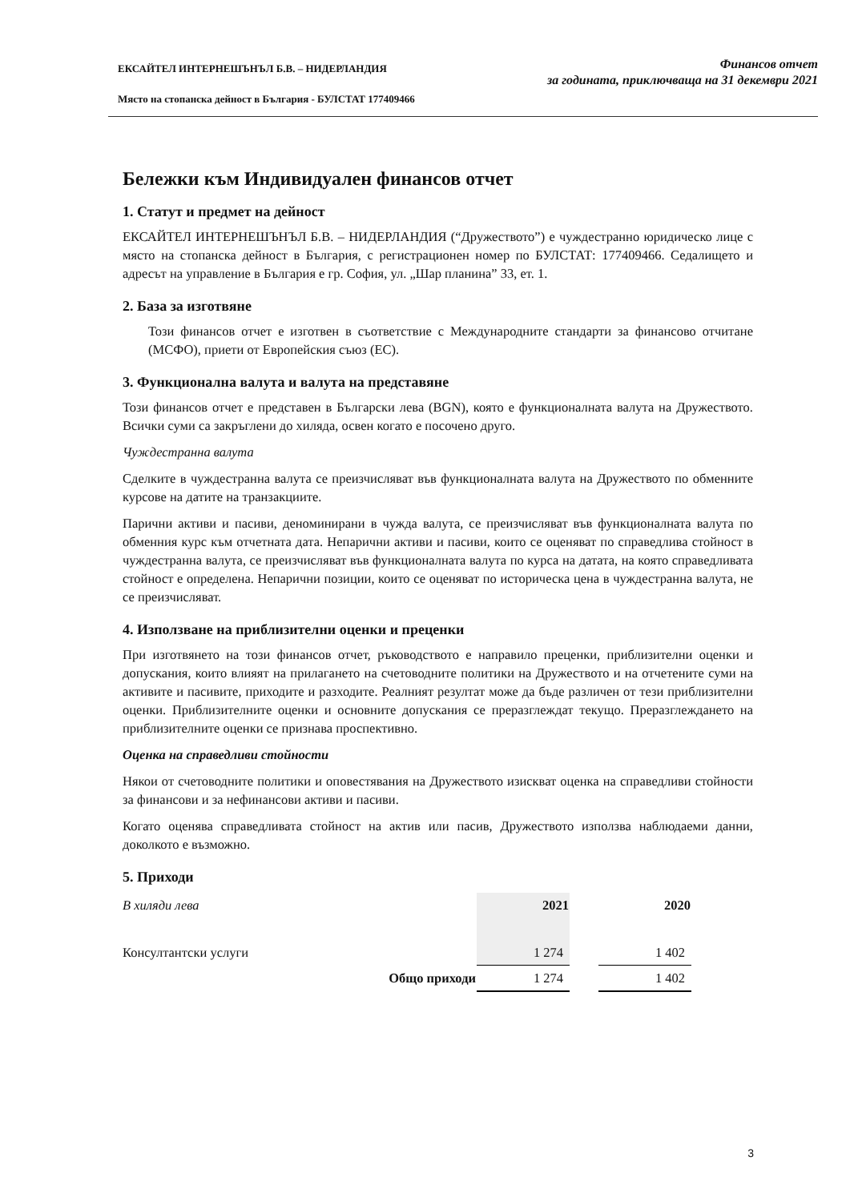ЕКСАЙТЕЛ ИНТЕРНЕШЪНЪЛ Б.В. – НИДЕРЛАНДИЯ
Място на стопанска дейност в България - БУЛСТАТ 177409466
Финансов отчет
за годината, приключваща на 31 декември 2021
Бележки към Индивидуален финансов отчет
1. Статут и предмет на дейност
ЕКСАЙТЕЛ ИНТЕРНЕШЪНЪЛ Б.В. – НИДЕРЛАНДИЯ (“Дружеството”) е чуждестранно юридическо лице с място на стопанска дейност в България, с регистрационен номер по БУЛСТАТ: 177409466. Седалището и адресът на управление в България е гр. София, ул. „Шар планина” 33, ет. 1.
2. База за изготвяне
Този финансов отчет е изготвен в съответствие с Международните стандарти за финансово отчитане (МСФО), приети от Европейския съюз (ЕС).
3. Функционална валута и валута на представяне
Този финансов отчет е представен в Български лева (BGN), която е функционалната валута на Дружеството. Всички суми са закръглени до хиляда, освен когато е посочено друго.
Чуждестранна валута
Сделките в чуждестранна валута се преизчисляват във функционалната валута на Дружеството по обменните курсове на датите на транзакциите.
Парични активи и пасиви, деноминирани в чужда валута, се преизчисляват във функционалната валута по обменния курс към отчетната дата. Непарични активи и пасиви, които се оценяват по справедлива стойност в чуждестранна валута, се преизчисляват във функционалната валута по курса на датата, на която справедливата стойност е определена. Непарични позиции, които се оценяват по историческа цена в чуждестранна валута, не се преизчисляват.
4. Използване на приблизителни оценки и преценки
При изготвянето на този финансов отчет, ръководството е направило преценки, приблизителни оценки и допускания, които влияят на прилагането на счетоводните политики на Дружеството и на отчетените суми на активите и пасивите, приходите и разходите. Реалният резултат може да бъде различен от тези приблизителни оценки. Приблизителните оценки и основните допускания се преразглеждат текущо. Преразглеждането на приблизителните оценки се признава проспективно.
Оценка на справедливи стойности
Някои от счетоводните политики и оповестявания на Дружеството изискват оценка на справедливи стойности за финансови и за нефинансови активи и пасиви.
Когато оценява справедливата стойност на актив или пасив, Дружеството използва наблюдаеми данни, доколкото е възможно.
5. Приходи
| В хиляди лева | 2021 | | 2020 |
| Консултантски услуги | 1 274 | | 1 402 |
| Общо приходи | 1 274 | | 1 402 |
3